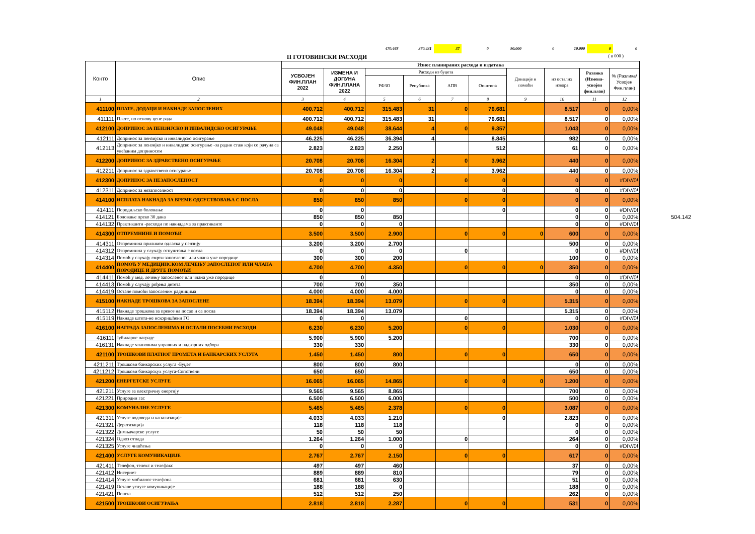470.468 370.431 37 0 90.000 0 10.000 0 0
II ГОТОВИНСКИ РАСХОДИ ( u 000 )
| Конто | Опис | Износ планираних расхода и издатака | | | | | | | | | | |
| --- | --- | --- | --- | --- | --- | --- | --- | --- | --- | --- | --- | --- |
| | | УСВОЈЕН ФИН.ПЛАН 2022 | ИЗМЕНА И ДОПУНА ФИН.ПЛАНА 2022 | Расходи из буџета | | | | Донације и помоћи | из осталих извора | Разлика (Измена-усвојен фин.план) | % (Разлика/ Усвојен Фин.план) | |
| | | | | РФЗО | Република | АПВ | Општина | | | | | |
| 1 | 2 | 3 | 4 | 5 | 6 | 7 | 8 | 9 | 10 | 11 | 12 | |
| 411100 | ПЛАТЕ, ДОДАЦИ И НАКНАДЕ ЗАПОСЛЕНИХ | 400.712 | 400.712 | 315.483 | 31 | 0 | 76.681 | | 8.517 | 0 | 0,00% | |
| 411111 | Плате, по основу цене рада | 400.712 | 400.712 | 315.483 | 31 | | 76.681 | | 8.517 | 0 | 0,00% | |
| 412100 | ДОПРИНОС ЗА ПЕНЗИЈСКО И ИНВАЛИДСКО ОСИГУРАЊЕ | 49.048 | 49.048 | 38.644 | 4 | 0 | 9.357 | | 1.043 | 0 | 0,00% | |
| 412111 | Допринос за пензијско и инвалидско осигурање | 46.225 | 46.225 | 36.394 | 4 | | 8.845 | | 982 | 0 | 0,00% | |
| 412113 | Допринос за пензијко и инвалидско осигурање -за радни стаж који се рачуна са увећаним доприносом | 2.823 | 2.823 | 2.250 | | | 512 | | 61 | 0 | 0,00% | |
| 412200 | ДОПРИНОС ЗА ЗДРАВСТВЕНО ОСИГУРАЊЕ | 20.708 | 20.708 | 16.304 | 2 | 0 | 3.962 | | 440 | 0 | 0,00% | |
| 412211 | Допринос за здравствено осигурање | 20.708 | 20.708 | 16.304 | 2 | | 3.962 | | 440 | 0 | 0,00% | |
| 412300 | ДОПРИНОС ЗА НЕЗАПОСЛЕНОСТ | 0 | 0 | 0 | | 0 | 0 | | 0 | 0 | #DIV/0! | |
| 412311 | Допринос за незапоселност | 0 | 0 | 0 | | | 0 | | 0 | 0 | #DIV/0! | |
| 414100 | ИСПЛАТА НАКНАДА ЗА ВРЕМЕ ОДСУСТВОВАЊА С ПОСЛА | 850 | 850 | 850 | | 0 | 0 | | 0 | 0 | 0,00% | |
| 414111 | Породиљско боловање | 0 | 0 | | | | 0 | | 0 | 0 | #DIV/0! | |
| 414121 | Боловање преко 30 дана | 850 | 850 | 850 | | | | | 0 | 0 | 0,00% | 504.142 |
| 414132 | Практиканти -расходи по накнадама за практиканте | 0 | 0 | 0 | | | | | 0 | 0 | #DIV/0! | |
| 414300 | ОТПРЕМНИНЕ И ПОМОЋИ | 3.500 | 3.500 | 2.900 | | 0 | 0 | 0 | 600 | 0 | 0,00% | |
| 414311 | Отпремнина приликом одласка у пензију | 3.200 | 3.200 | 2.700 | | | | | 500 | 0 | 0,00% | |
| 414312 | Отпремнина у случају отпуштања с посла | 0 | 0 | 0 | | 0 | | | 0 | 0 | #DIV/0! | |
| 414314 | Помоћ у случају смрти запосленог или члана уже породице | 300 | 300 | 200 | | | | | 100 | 0 | 0,00% | |
| 414400 | ПОМОЋ У МЕДИЦИНСКОМ ЛЕЧЕЊУ ЗАПОСЛЕНОГ ИЛИ ЧЛАНА ПОРОДИЦЕ И ДРУГЕ ПОМОЋИ | 4.700 | 4.700 | 4.350 | | 0 | 0 | 0 | 350 | 0 | 0,00% | |
| 414411 | Помоћ у мед. лечењу запосленог или члана уже породице | 0 | 0 | | | | | | 0 | 0 | #DIV/0! | |
| 414413 | Помоћ у случају рођења детета | 700 | 700 | 350 | | | | | 350 | 0 | 0,00% | |
| 414419 | Остале помоћи запосленим радницима | 4.000 | 4.000 | 4.000 | | | | | 0 | 0 | 0,00% | |
| 415100 | НАКНАДЕ ТРОШКОВА ЗА ЗАПОСЛЕНЕ | 18.394 | 18.394 | 13.079 | | 0 | 0 | | 5.315 | 0 | 0,00% | |
| 415112 | Накнаде трошкова за превоз на посао и са посла | 18.394 | 18.394 | 13.079 | | | | | 5.315 | 0 | 0,00% | |
| 415119 | Накнаде штета-не искоришћени ГО | 0 | 0 | | | 0 | | | 0 | 0 | #DIV/0! | |
| 416100 | НАГРАДА ЗАПОСЛЕНИМА И ОСТАЛИ ПОСЕБНИ РАСХОДИ | 6.230 | 6.230 | 5.200 | | 0 | 0 | | 1.030 | 0 | 0,00% | |
| 416111 | Јубиларне награде | 5.900 | 5.900 | 5.200 | | | | | 700 | 0 | 0,00% | |
| 416131 | Накнаде члановима управних и надзорних одбора | 330 | 330 | | | | | | 330 | 0 | 0,00% | |
| 421100 | ТРОШКОВИ ПЛАТНОГ ПРОМЕТА И БАНКАРСКИХ УСЛУГА | 1.450 | 1.450 | 800 | | 0 | 0 | | 650 | 0 | 0,00% | |
| 4211211 | Трошкови банкарских услуга -Буџет | 800 | 800 | 800 | | | | | 0 | 0 | 0,00% | |
| 4211212 | Трошкови банкарскух услуга-Сопствени | 650 | 650 | | | | | | 650 | 0 | 0,00% | |
| 421200 | ЕНЕРГЕТСКЕ УСЛУГЕ | 16.065 | 16.065 | 14.865 | | 0 | 0 | 0 | 1.200 | 0 | 0,00% | |
| 421211 | Услуге за електричну енергију | 9.565 | 9.565 | 8.865 | | | | | 700 | 0 | 0,00% | |
| 421221 | Природни гас | 6.500 | 6.500 | 6.000 | | | | | 500 | 0 | 0,00% | |
| 421300 | КОМУНАЛНЕ УСЛУГЕ | 5.465 | 5.465 | 2.378 | | 0 | 0 | | 3.087 | 0 | 0,00% | |
| 421311 | Услуге водовода и канализације | 4.033 | 4.033 | 1.210 | | | 0 | | 2.823 | 0 | 0,00% | |
| 421321 | Дератизација | 118 | 118 | 118 | | | | | 0 | 0 | 0,00% | |
| 421322 | Димњачарске услуге | 50 | 50 | 50 | | | | | 0 | 0 | 0,00% | |
| 421324 | Одвоз отпада | 1.264 | 1.264 | 1.000 | | 0 | | | 264 | 0 | 0,00% | |
| 421325 | Услуге чишћења | 0 | 0 | 0 | | | | | 0 | 0 | #DIV/0! | |
| 421400 | УСЛУГЕ КОМУНИКАЦИЈЕ | 2.767 | 2.767 | 2.150 | | 0 | 0 | | 617 | 0 | 0,00% | |
| 421411 | Телефон, телекс и телефакс | 497 | 497 | 460 | | | | | 37 | 0 | 0,00% | |
| 421412 | Интернет | 889 | 889 | 810 | | | | | 79 | 0 | 0,00% | |
| 421414 | Услуге мобилног телефона | 681 | 681 | 630 | | | | | 51 | 0 | 0,00% | |
| 421419 | Остале услуге комуникације | 188 | 188 | 0 | | | | | 188 | 0 | 0,00% | |
| 421421 | Пошта | 512 | 512 | 250 | | | | | 262 | 0 | 0,00% | |
| 421500 | ТРОШКОВИ ОСИГУРАЊА | 2.818 | 2.818 | 2.287 | | 0 | 0 | | 531 | 0 | 0,00% | |